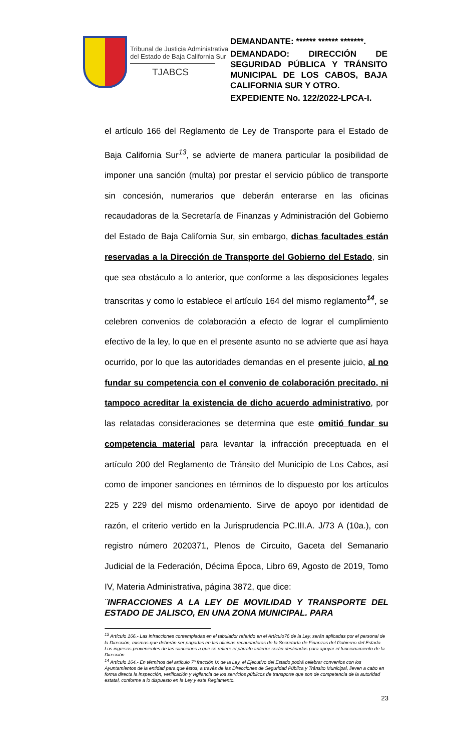Tribunal de Justicia Administrativa
del Estado de Baja California Sur
TJABCS
DEMANDANTE: ****** ****** *******.
DEMANDADO: DIRECCIÓN DE SEGURIDAD PÚBLICA Y TRÁNSITO MUNICIPAL DE LOS CABOS, BAJA CALIFORNIA SUR Y OTRO.
EXPEDIENTE No. 122/2022-LPCA-I.
el artículo 166 del Reglamento de Ley de Transporte para el Estado de Baja California Sur<sup>13</sup>, se advierte de manera particular la posibilidad de imponer una sanción (multa) por prestar el servicio público de transporte sin concesión, numerarios que deberán enterarse en las oficinas recaudadoras de la Secretaría de Finanzas y Administración del Gobierno del Estado de Baja California Sur, sin embargo, dichas facultades están reservadas a la Dirección de Transporte del Gobierno del Estado, sin que sea obstáculo a lo anterior, que conforme a las disposiciones legales transcritas y como lo establece el artículo 164 del mismo reglamento<sup>14</sup>, se celebren convenios de colaboración a efecto de lograr el cumplimiento efectivo de la ley, lo que en el presente asunto no se advierte que así haya ocurrido, por lo que las autoridades demandas en el presente juicio, al no fundar su competencia con el convenio de colaboración precitado, ni tampoco acreditar la existencia de dicho acuerdo administrativo, por las relatadas consideraciones se determina que este omitió fundar su competencia material para levantar la infracción preceptuada en el artículo 200 del Reglamento de Tránsito del Municipio de Los Cabos, así como de imponer sanciones en términos de lo dispuesto por los artículos 225 y 229 del mismo ordenamiento. Sirve de apoyo por identidad de razón, el criterio vertido en la Jurisprudencia PC.III.A. J/73 A (10a.), con registro número 2020371, Plenos de Circuito, Gaceta del Semanario Judicial de la Federación, Décima Época, Libro 69, Agosto de 2019, Tomo IV, Materia Administrativa, página 3872, que dice:
¨INFRACCIONES A LA LEY DE MOVILIDAD Y TRANSPORTE DEL ESTADO DE JALISCO, EN UNA ZONA MUNICIPAL. PARA
<sup>13</sup> Artículo 166.- Las infracciones contempladas en el tabulador referido en el Artículo76 de la Ley, serán aplicadas por el personal de la Dirección, mismas que deberán ser pagadas en las oficinas recaudadoras de la Secretaría de Finanzas del Gobierno del Estado.
Los ingresos provenientes de las sanciones a que se refiere el párrafo anterior serán destinados para apoyar el funcionamiento de la Dirección.
<sup>14</sup> Artículo 164.- En términos del artículo 7º fracción IX de la Ley, el Ejecutivo del Estado podrá celebrar convenios con los Ayuntamientos de la entidad para que éstos, a través de las Direcciones de Seguridad Pública y Tránsito Municipal, lleven a cabo en forma directa la inspección, verificación y vigilancia de los servicios públicos de transporte que son de competencia de la autoridad estatal, conforme a lo dispuesto en la Ley y este Reglamento.
23